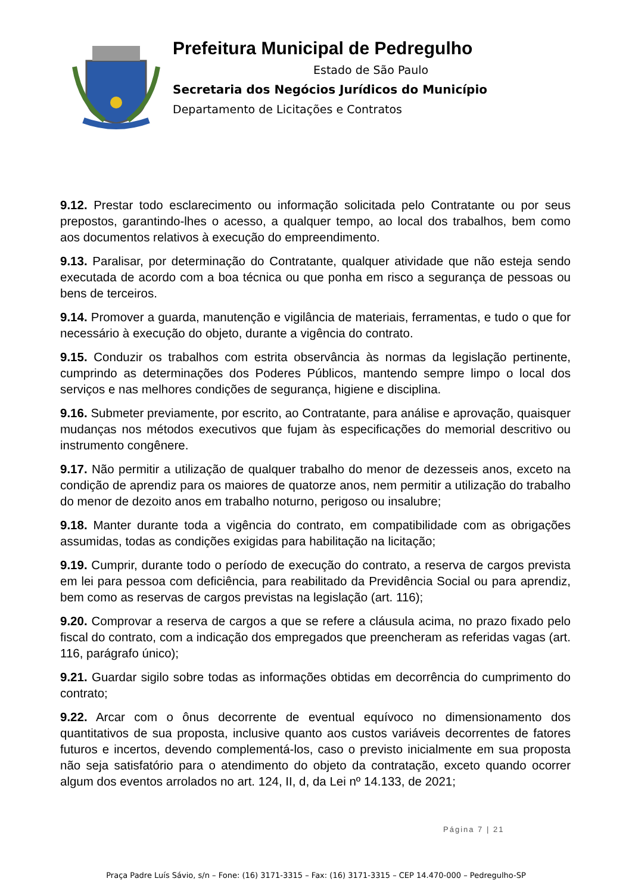Prefeitura Municipal de Pedregulho
Estado de São Paulo
Secretaria dos Negócios Jurídicos do Município
Departamento de Licitações e Contratos
9.12. Prestar todo esclarecimento ou informação solicitada pelo Contratante ou por seus prepostos, garantindo-lhes o acesso, a qualquer tempo, ao local dos trabalhos, bem como aos documentos relativos à execução do empreendimento.
9.13. Paralisar, por determinação do Contratante, qualquer atividade que não esteja sendo executada de acordo com a boa técnica ou que ponha em risco a segurança de pessoas ou bens de terceiros.
9.14. Promover a guarda, manutenção e vigilância de materiais, ferramentas, e tudo o que for necessário à execução do objeto, durante a vigência do contrato.
9.15. Conduzir os trabalhos com estrita observância às normas da legislação pertinente, cumprindo as determinações dos Poderes Públicos, mantendo sempre limpo o local dos serviços e nas melhores condições de segurança, higiene e disciplina.
9.16. Submeter previamente, por escrito, ao Contratante, para análise e aprovação, quaisquer mudanças nos métodos executivos que fujam às especificações do memorial descritivo ou instrumento congênere.
9.17. Não permitir a utilização de qualquer trabalho do menor de dezesseis anos, exceto na condição de aprendiz para os maiores de quatorze anos, nem permitir a utilização do trabalho do menor de dezoito anos em trabalho noturno, perigoso ou insalubre;
9.18. Manter durante toda a vigência do contrato, em compatibilidade com as obrigações assumidas, todas as condições exigidas para habilitação na licitação;
9.19. Cumprir, durante todo o período de execução do contrato, a reserva de cargos prevista em lei para pessoa com deficiência, para reabilitado da Previdência Social ou para aprendiz, bem como as reservas de cargos previstas na legislação (art. 116);
9.20. Comprovar a reserva de cargos a que se refere a cláusula acima, no prazo fixado pelo fiscal do contrato, com a indicação dos empregados que preencheram as referidas vagas (art. 116, parágrafo único);
9.21. Guardar sigilo sobre todas as informações obtidas em decorrência do cumprimento do contrato;
9.22. Arcar com o ônus decorrente de eventual equívoco no dimensionamento dos quantitativos de sua proposta, inclusive quanto aos custos variáveis decorrentes de fatores futuros e incertos, devendo complementá-los, caso o previsto inicialmente em sua proposta não seja satisfatório para o atendimento do objeto da contratação, exceto quando ocorrer algum dos eventos arrolados no art. 124, II, d, da Lei nº 14.133, de 2021;
Página 7 | 21
Praça Padre Luís Sávio, s/n – Fone: (16) 3171-3315 – Fax: (16) 3171-3315 – CEP 14.470-000 – Pedregulho-SP